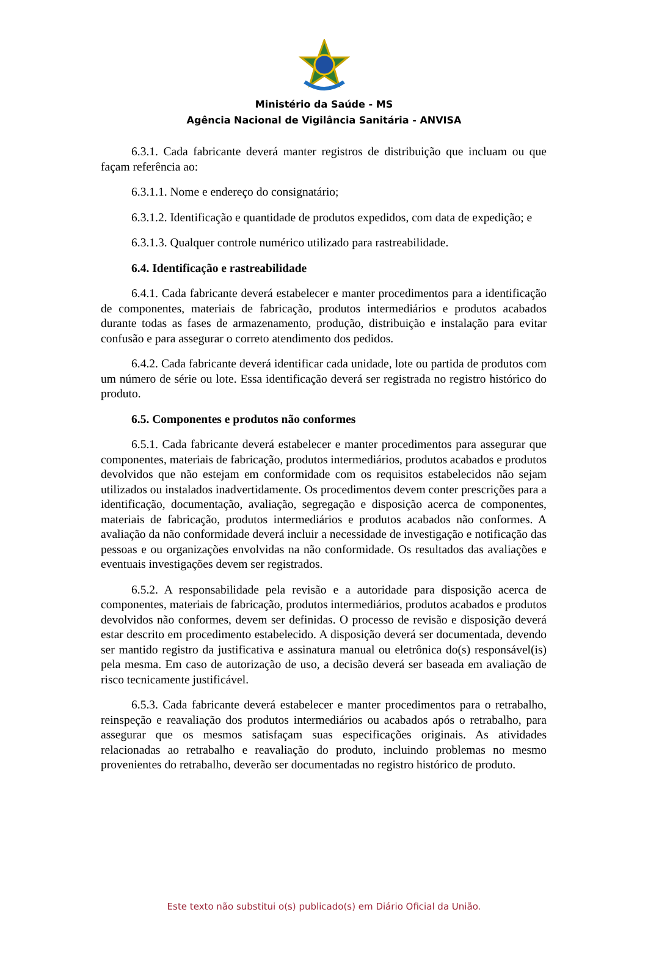Ministério da Saúde - MS
Agência Nacional de Vigilância Sanitária - ANVISA
6.3.1. Cada fabricante deverá manter registros de distribuição que incluam ou que façam referência ao:
6.3.1.1. Nome e endereço do consignatário;
6.3.1.2. Identificação e quantidade de produtos expedidos, com data de expedição; e
6.3.1.3. Qualquer controle numérico utilizado para rastreabilidade.
6.4. Identificação e rastreabilidade
6.4.1. Cada fabricante deverá estabelecer e manter procedimentos para a identificação de componentes, materiais de fabricação, produtos intermediários e produtos acabados durante todas as fases de armazenamento, produção, distribuição e instalação para evitar confusão e para assegurar o correto atendimento dos pedidos.
6.4.2. Cada fabricante deverá identificar cada unidade, lote ou partida de produtos com um número de série ou lote. Essa identificação deverá ser registrada no registro histórico do produto.
6.5. Componentes e produtos não conformes
6.5.1. Cada fabricante deverá estabelecer e manter procedimentos para assegurar que componentes, materiais de fabricação, produtos intermediários, produtos acabados e produtos devolvidos que não estejam em conformidade com os requisitos estabelecidos não sejam utilizados ou instalados inadvertidamente. Os procedimentos devem conter prescrições para a identificação, documentação, avaliação, segregação e disposição acerca de componentes, materiais de fabricação, produtos intermediários e produtos acabados não conformes. A avaliação da não conformidade deverá incluir a necessidade de investigação e notificação das pessoas e ou organizações envolvidas na não conformidade. Os resultados das avaliações e eventuais investigações devem ser registrados.
6.5.2. A responsabilidade pela revisão e a autoridade para disposição acerca de componentes, materiais de fabricação, produtos intermediários, produtos acabados e produtos devolvidos não conformes, devem ser definidas. O processo de revisão e disposição deverá estar descrito em procedimento estabelecido. A disposição deverá ser documentada, devendo ser mantido registro da justificativa e assinatura manual ou eletrônica do(s) responsável(is) pela mesma. Em caso de autorização de uso, a decisão deverá ser baseada em avaliação de risco tecnicamente justificável.
6.5.3. Cada fabricante deverá estabelecer e manter procedimentos para o retrabalho, reinspeção e reavaliação dos produtos intermediários ou acabados após o retrabalho, para assegurar que os mesmos satisfaçam suas especificações originais. As atividades relacionadas ao retrabalho e reavaliação do produto, incluindo problemas no mesmo provenientes do retrabalho, deverão ser documentadas no registro histórico de produto.
Este texto não substitui o(s) publicado(s) em Diário Oficial da União.